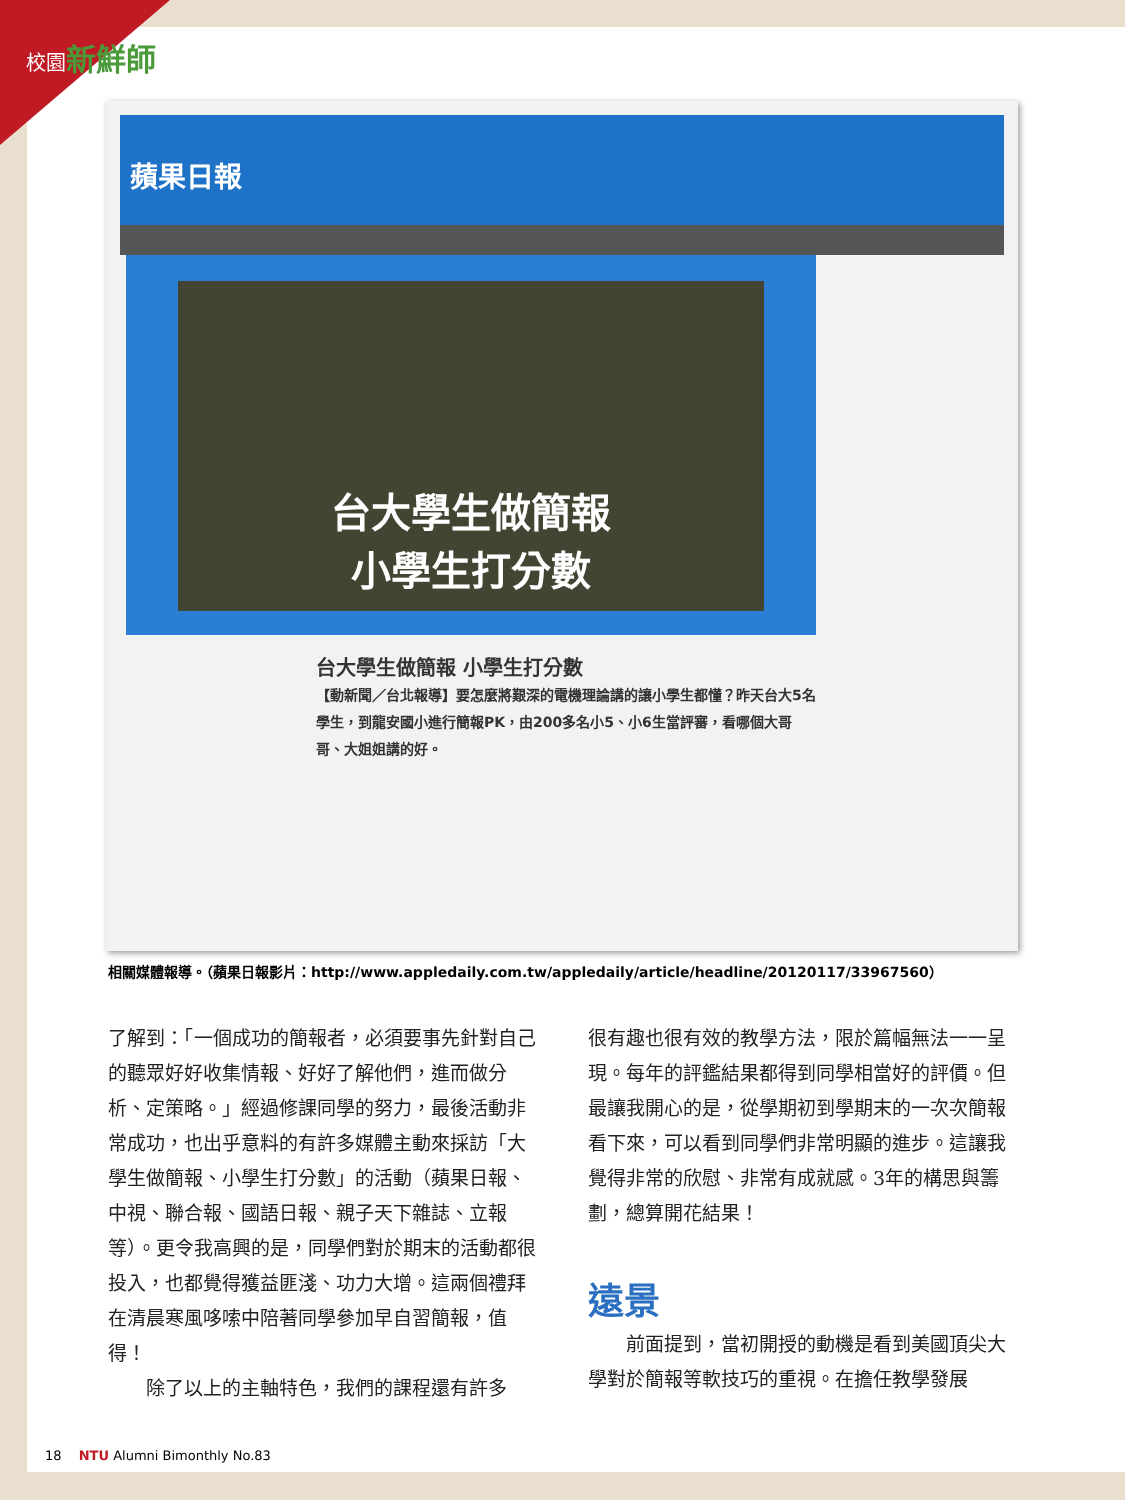校園新鮮師
蘋果日報
台大學生做簡報
小學生打分數
台大學生做簡報 小學生打分數
【動新聞／台北報導】要怎麼將艱深的電機理論講的讓小學生都懂？昨天台大5名學生，到龍安國小進行簡報PK，由200多名小5、小6生當評審，看哪個大哥哥、大姐姐講的好。
相關媒體報導。（蘋果日報影片：http://www.appledaily.com.tw/appledaily/article/headline/20120117/33967560）
了解到：「一個成功的簡報者，必須要事先針對自己的聽眾好好收集情報、好好了解他們，進而做分析、定策略。」經過修課同學的努力，最後活動非常成功，也出乎意料的有許多媒體主動來採訪「大學生做簡報、小學生打分數」的活動（蘋果日報、中視、聯合報、國語日報、親子天下雜誌、立報等）。更令我高興的是，同學們對於期末的活動都很投入，也都覺得獲益匪淺、功力大增。這兩個禮拜在清晨寒風哆嗦中陪著同學參加早自習簡報，值得！
　　除了以上的主軸特色，我們的課程還有許多
很有趣也很有效的教學方法，限於篇幅無法一一呈現。每年的評鑑結果都得到同學相當好的評價。但最讓我開心的是，從學期初到學期末的一次次簡報看下來，可以看到同學們非常明顯的進步。這讓我覺得非常的欣慰、非常有成就感。3年的構思與籌劃，總算開花結果！
遠景
　　前面提到，當初開授的動機是看到美國頂尖大學對於簡報等軟技巧的重視。在擔任教學發展
18　 NTU Alumni Bimonthly No.83